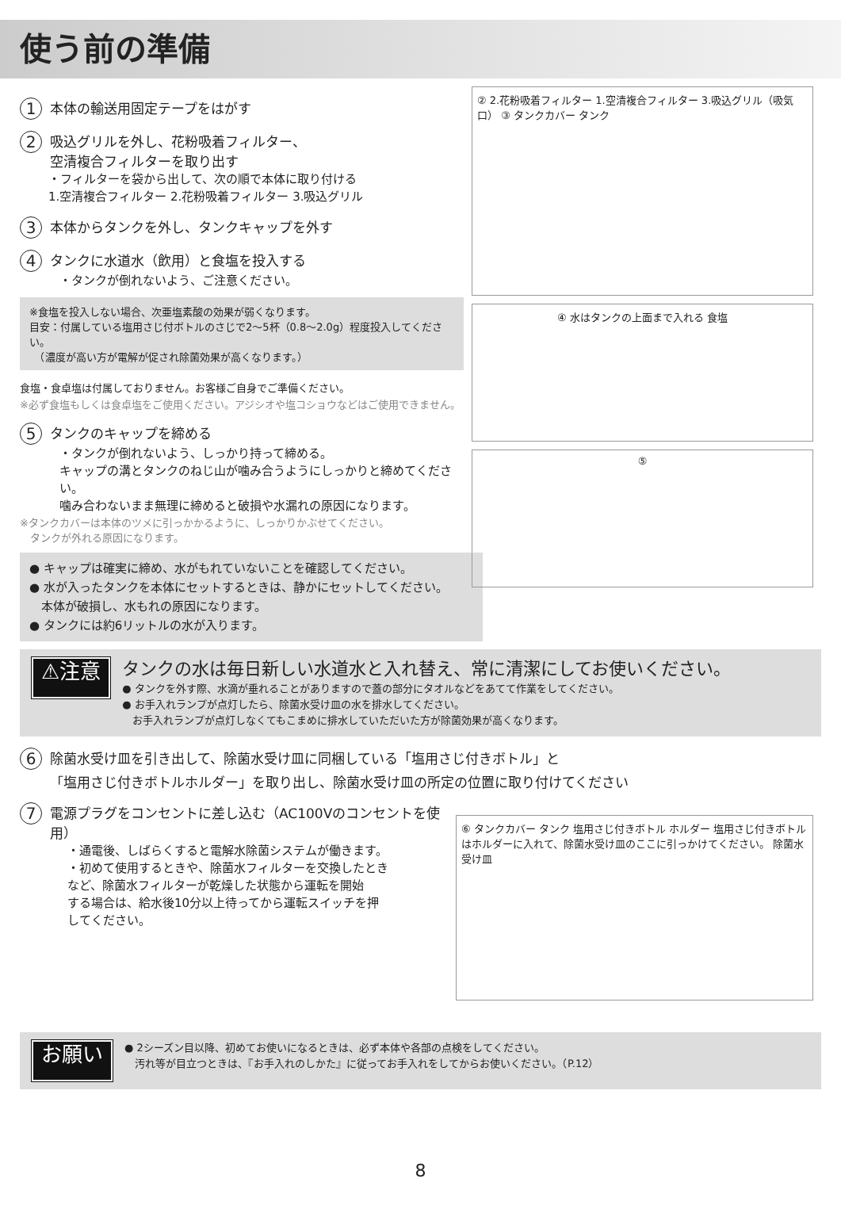使う前の準備
1 本体の輸送用固定テープをはがす
2
吸込グリルを外し、花粉吸着フィルター、
空清複合フィルターを取り出す
・フィルターを袋から出して、次の順で本体に取り付ける
1.空清複合フィルター 2.花粉吸着フィルター 3.吸込グリル
3 本体からタンクを外し、タンクキャップを外す
4 タンクに水道水（飲用）と食塩を投入する
・タンクが倒れないよう、ご注意ください。
※食塩を投入しない場合、次亜塩素酸の効果が弱くなります。
目安：付属している塩用さじ付ボトルのさじで2〜5杯（0.8〜2.0g）程度投入してください。
　（濃度が高い方が電解が促され除菌効果が高くなります。）
食塩・食卓塩は付属しておりません。お客様ご自身でご準備ください。
※必ず食塩もしくは食卓塩をご使用ください。アジシオや塩コショウなどはご使用できません。
5 タンクのキャップを締める
・タンクが倒れないよう、しっかり持って締める。
キャップの溝とタンクのねじ山が噛み合うようにしっかりと締めてください。
噛み合わないまま無理に締めると破損や水漏れの原因になります。
※タンクカバーは本体のツメに引っかかるように、しっかりかぶせてください。
　タンクが外れる原因になります。
● キャップは確実に締め、水がもれていないことを確認してください。
● 水が入ったタンクを本体にセットするときは、静かにセットしてください。
　本体が破損し、水もれの原因になります。
● タンクには約6リットルの水が入ります。
② 2.花粉吸着フィルター 1.空清複合フィルター 3.吸込グリル（吸気口） ③ タンクカバー タンク
④ 水はタンクの上面まで入れる 食塩
⑤
⚠注意
タンクの水は毎日新しい水道水と入れ替え、常に清潔にしてお使いください。
● タンクを外す際、水滴が垂れることがありますので蓋の部分にタオルなどをあてて作業をしてください。
● お手入れランプが点灯したら、除菌水受け皿の水を排水してください。
　お手入れランプが点灯しなくてもこまめに排水していただいた方が除菌効果が高くなります。
6
除菌水受け皿を引き出して、除菌水受け皿に同梱している「塩用さじ付きボトル」と
「塩用さじ付きボトルホルダー」を取り出し、除菌水受け皿の所定の位置に取り付けてください
7 電源プラグをコンセントに差し込む（AC100Vのコンセントを使用）
・通電後、しばらくすると電解水除菌システムが働きます。
・初めて使用するときや、除菌水フィルターを交換したとき
など、除菌水フィルターが乾燥した状態から運転を開始
する場合は、給水後10分以上待ってから運転スイッチを押
してください。
⑥ タンクカバー タンク 塩用さじ付きボトル ホルダー 塩用さじ付きボトルはホルダーに入れて、除菌水受け皿のここに引っかけてください。 除菌水受け皿
お願い
● 2シーズン目以降、初めてお使いになるときは、必ず本体や各部の点検をしてください。
　汚れ等が目立つときは、『お手入れのしかた』に従ってお手入れをしてからお使いください。（P.12）
8